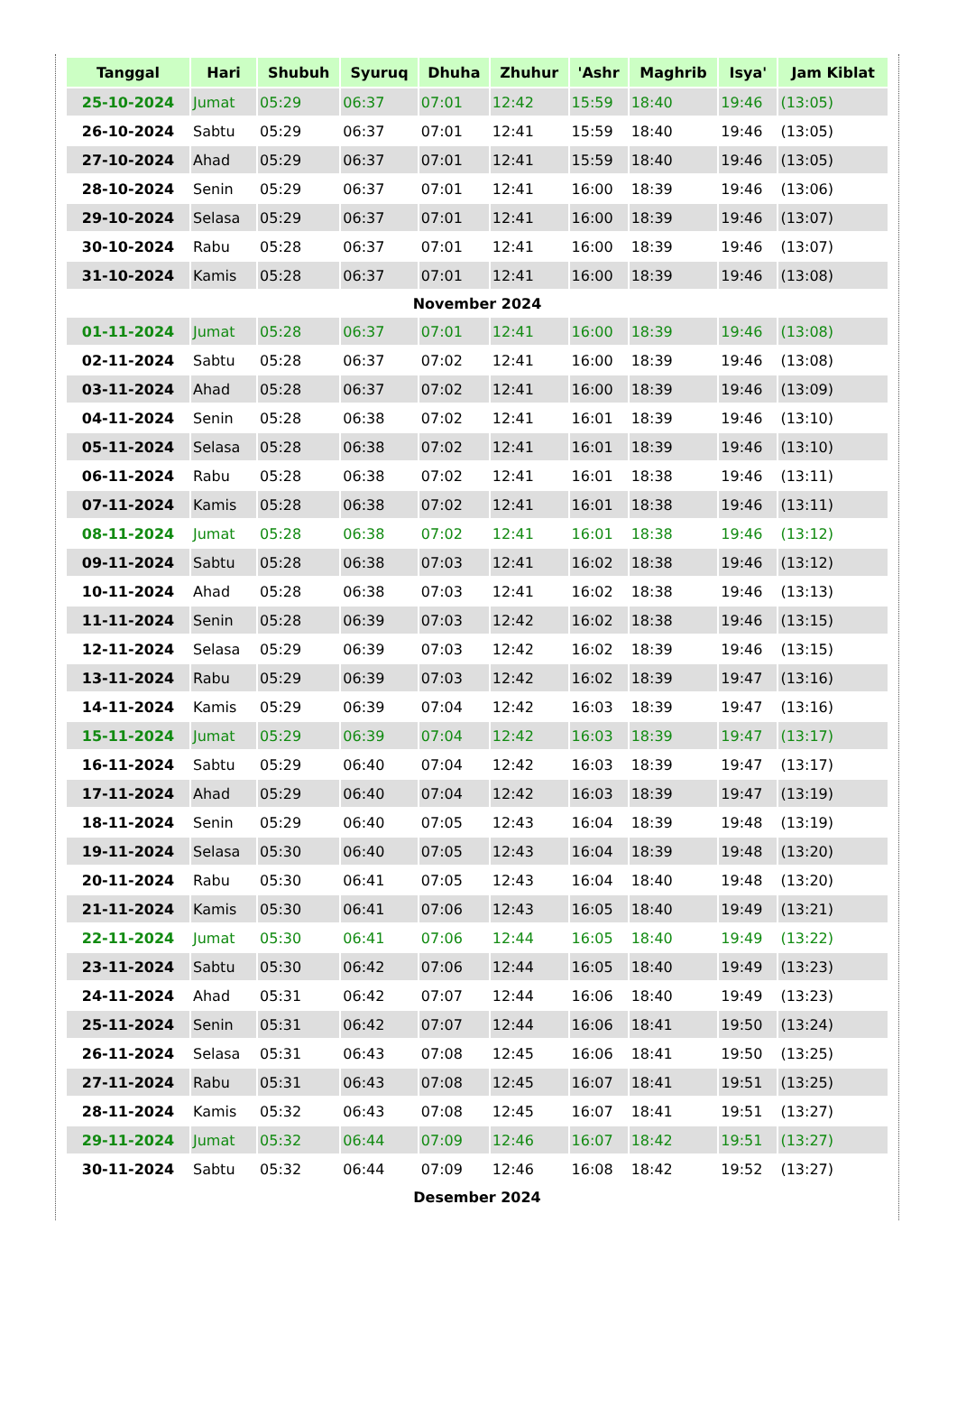| Tanggal | Hari | Shubuh | Syuruq | Dhuha | Zhuhur | 'Ashr | Maghrib | Isya' | Jam Kiblat |
| --- | --- | --- | --- | --- | --- | --- | --- | --- | --- |
| 25-10-2024 | Jumat | 05:29 | 06:37 | 07:01 | 12:42 | 15:59 | 18:40 | 19:46 | (13:05) |
| 26-10-2024 | Sabtu | 05:29 | 06:37 | 07:01 | 12:41 | 15:59 | 18:40 | 19:46 | (13:05) |
| 27-10-2024 | Ahad | 05:29 | 06:37 | 07:01 | 12:41 | 15:59 | 18:40 | 19:46 | (13:05) |
| 28-10-2024 | Senin | 05:29 | 06:37 | 07:01 | 12:41 | 16:00 | 18:39 | 19:46 | (13:06) |
| 29-10-2024 | Selasa | 05:29 | 06:37 | 07:01 | 12:41 | 16:00 | 18:39 | 19:46 | (13:07) |
| 30-10-2024 | Rabu | 05:28 | 06:37 | 07:01 | 12:41 | 16:00 | 18:39 | 19:46 | (13:07) |
| 31-10-2024 | Kamis | 05:28 | 06:37 | 07:01 | 12:41 | 16:00 | 18:39 | 19:46 | (13:08) |
| November 2024 | | | | | | | | | |
| 01-11-2024 | Jumat | 05:28 | 06:37 | 07:01 | 12:41 | 16:00 | 18:39 | 19:46 | (13:08) |
| 02-11-2024 | Sabtu | 05:28 | 06:37 | 07:02 | 12:41 | 16:00 | 18:39 | 19:46 | (13:08) |
| 03-11-2024 | Ahad | 05:28 | 06:37 | 07:02 | 12:41 | 16:00 | 18:39 | 19:46 | (13:09) |
| 04-11-2024 | Senin | 05:28 | 06:38 | 07:02 | 12:41 | 16:01 | 18:39 | 19:46 | (13:10) |
| 05-11-2024 | Selasa | 05:28 | 06:38 | 07:02 | 12:41 | 16:01 | 18:39 | 19:46 | (13:10) |
| 06-11-2024 | Rabu | 05:28 | 06:38 | 07:02 | 12:41 | 16:01 | 18:38 | 19:46 | (13:11) |
| 07-11-2024 | Kamis | 05:28 | 06:38 | 07:02 | 12:41 | 16:01 | 18:38 | 19:46 | (13:11) |
| 08-11-2024 | Jumat | 05:28 | 06:38 | 07:02 | 12:41 | 16:01 | 18:38 | 19:46 | (13:12) |
| 09-11-2024 | Sabtu | 05:28 | 06:38 | 07:03 | 12:41 | 16:02 | 18:38 | 19:46 | (13:12) |
| 10-11-2024 | Ahad | 05:28 | 06:38 | 07:03 | 12:41 | 16:02 | 18:38 | 19:46 | (13:13) |
| 11-11-2024 | Senin | 05:28 | 06:39 | 07:03 | 12:42 | 16:02 | 18:38 | 19:46 | (13:15) |
| 12-11-2024 | Selasa | 05:29 | 06:39 | 07:03 | 12:42 | 16:02 | 18:39 | 19:46 | (13:15) |
| 13-11-2024 | Rabu | 05:29 | 06:39 | 07:03 | 12:42 | 16:02 | 18:39 | 19:47 | (13:16) |
| 14-11-2024 | Kamis | 05:29 | 06:39 | 07:04 | 12:42 | 16:03 | 18:39 | 19:47 | (13:16) |
| 15-11-2024 | Jumat | 05:29 | 06:39 | 07:04 | 12:42 | 16:03 | 18:39 | 19:47 | (13:17) |
| 16-11-2024 | Sabtu | 05:29 | 06:40 | 07:04 | 12:42 | 16:03 | 18:39 | 19:47 | (13:17) |
| 17-11-2024 | Ahad | 05:29 | 06:40 | 07:04 | 12:42 | 16:03 | 18:39 | 19:47 | (13:19) |
| 18-11-2024 | Senin | 05:29 | 06:40 | 07:05 | 12:43 | 16:04 | 18:39 | 19:48 | (13:19) |
| 19-11-2024 | Selasa | 05:30 | 06:40 | 07:05 | 12:43 | 16:04 | 18:39 | 19:48 | (13:20) |
| 20-11-2024 | Rabu | 05:30 | 06:41 | 07:05 | 12:43 | 16:04 | 18:40 | 19:48 | (13:20) |
| 21-11-2024 | Kamis | 05:30 | 06:41 | 07:06 | 12:43 | 16:05 | 18:40 | 19:49 | (13:21) |
| 22-11-2024 | Jumat | 05:30 | 06:41 | 07:06 | 12:44 | 16:05 | 18:40 | 19:49 | (13:22) |
| 23-11-2024 | Sabtu | 05:30 | 06:42 | 07:06 | 12:44 | 16:05 | 18:40 | 19:49 | (13:23) |
| 24-11-2024 | Ahad | 05:31 | 06:42 | 07:07 | 12:44 | 16:06 | 18:40 | 19:49 | (13:23) |
| 25-11-2024 | Senin | 05:31 | 06:42 | 07:07 | 12:44 | 16:06 | 18:41 | 19:50 | (13:24) |
| 26-11-2024 | Selasa | 05:31 | 06:43 | 07:08 | 12:45 | 16:06 | 18:41 | 19:50 | (13:25) |
| 27-11-2024 | Rabu | 05:31 | 06:43 | 07:08 | 12:45 | 16:07 | 18:41 | 19:51 | (13:25) |
| 28-11-2024 | Kamis | 05:32 | 06:43 | 07:08 | 12:45 | 16:07 | 18:41 | 19:51 | (13:27) |
| 29-11-2024 | Jumat | 05:32 | 06:44 | 07:09 | 12:46 | 16:07 | 18:42 | 19:51 | (13:27) |
| 30-11-2024 | Sabtu | 05:32 | 06:44 | 07:09 | 12:46 | 16:08 | 18:42 | 19:52 | (13:27) |
| Desember 2024 | | | | | | | | | |